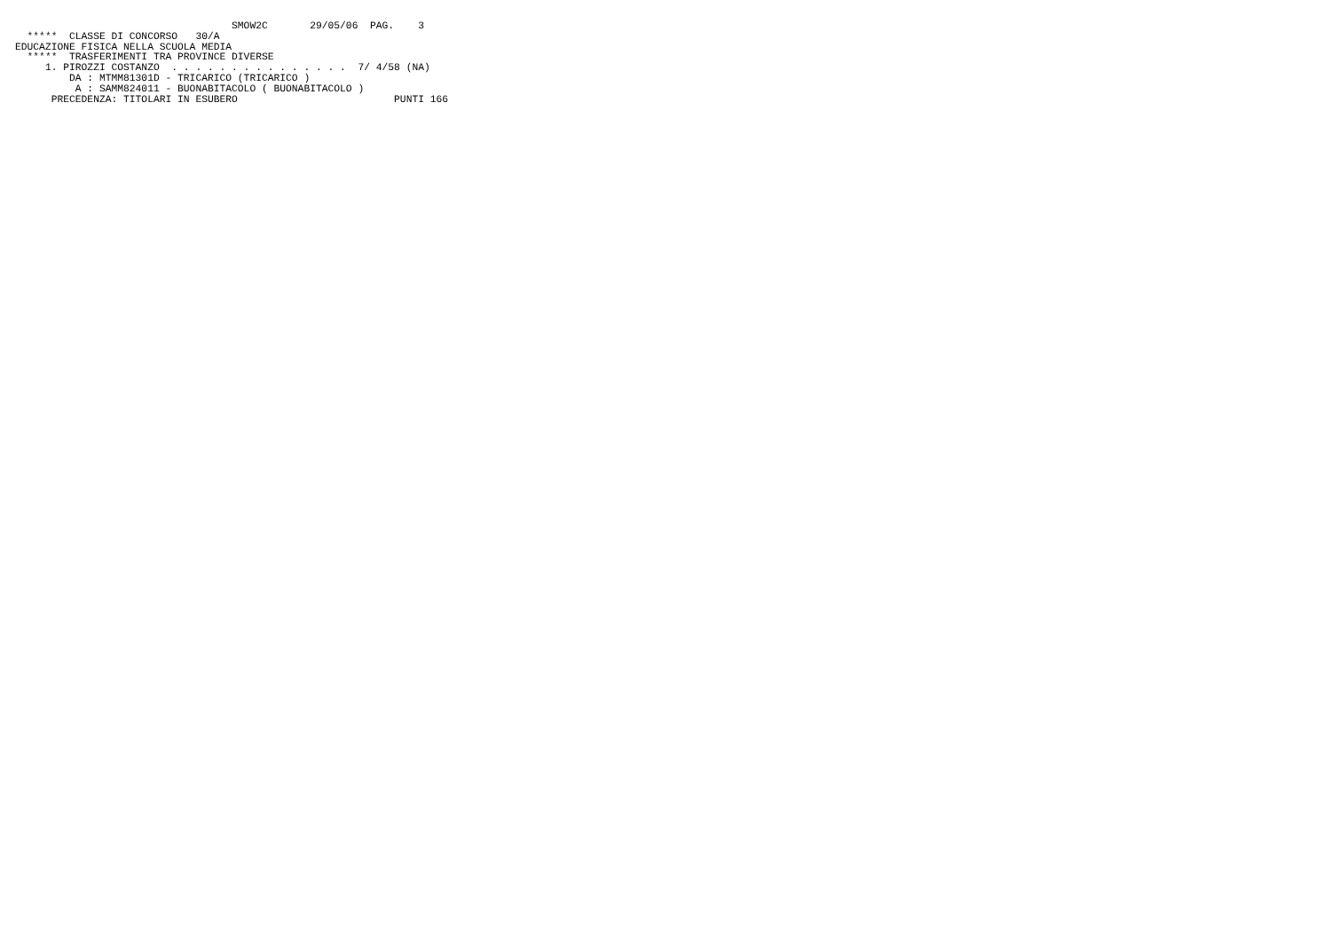SMOW2C       29/05/06  PAG.    3
  *****  CLASSE DI CONCORSO   30/A
EDUCAZIONE FISICA NELLA SCUOLA MEDIA
  *****  TRASFERIMENTI TRA PROVINCE DIVERSE
     1. PIROZZI COSTANZO  . . . . . . . . . . . . . . .  7/ 4/58 (NA)
         DA : MTMM81301D - TRICARICO (TRICARICO )
          A : SAMM824011 - BUONABITACOLO ( BUONABITACOLO )
      PRECEDENZA: TITOLARI IN ESUBERO                          PUNTI 166